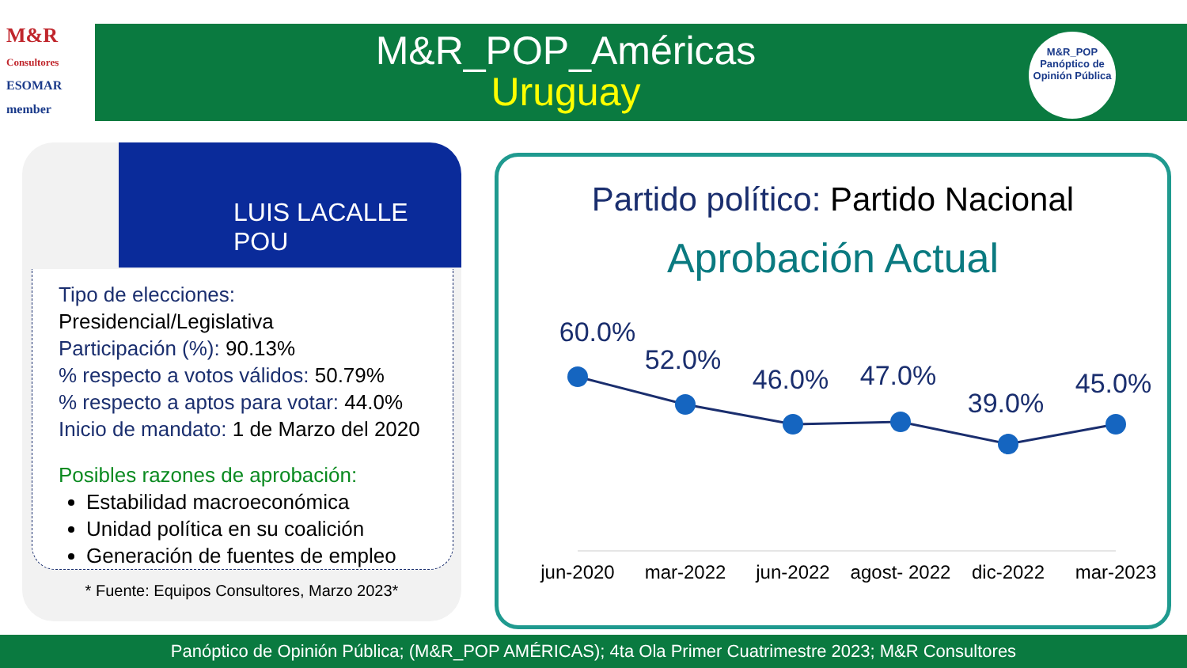M&R
Consultores
ESOMAR member
M&R_POP_Américas
Uruguay
M&R_POP
Panóptico de
Opinión Pública
LUIS LACALLE POU
Tipo de elecciones: Presidencial/Legislativa
Participación (%): 90.13%
% respecto a votos válidos: 50.79%
% respecto a aptos para votar: 44.0%
Inicio de mandato: 1 de Marzo del 2020
Posibles razones de aprobación:
Estabilidad macroeconómica
Unidad política en su coalición
Generación de fuentes de empleo
* Fuente: Equipos Consultores, Marzo 2023*
Partido político: Partido Nacional
Aprobación Actual
60.0%
52.0%
46.0%
47.0%
39.0%
45.0%
jun-2020
mar-2022
jun-2022
agost- 2022
dic-2022
mar-2023
Panóptico de Opinión Pública; (M&R_POP AMÉRICAS); 4ta Ola Primer Cuatrimestre 2023; M&R Consultores